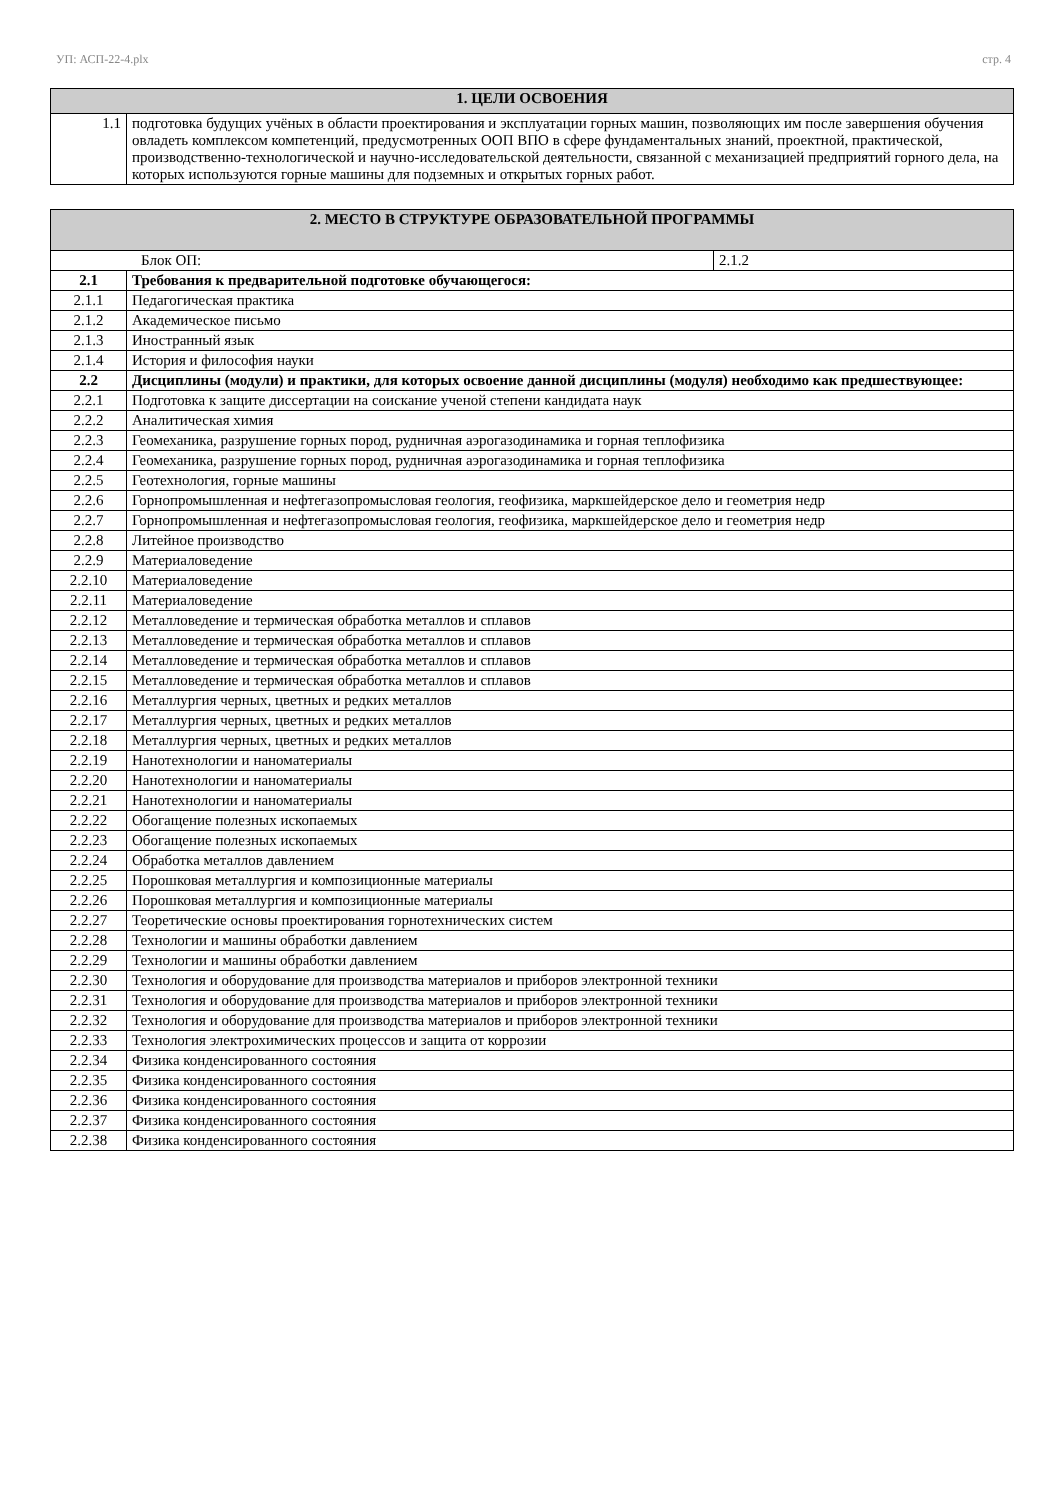УП: АСП-22-4.plx стр. 4
| 1. ЦЕЛИ ОСВОЕНИЯ | |
| --- | --- |
| 1.1 | подготовка будущих учёных в области проектирования и эксплуатации горных машин, позволяющих им после завершения обучения овладеть комплексом компетенций, предусмотренных ООП ВПО в сфере фундаментальных знаний, проектной, практической, производственно-технологической и научно-исследовательской деятельности, связанной с механизацией предприятий горного дела, на которых используются горные машины для подземных и открытых горных работ. |
| 2. МЕСТО В СТРУКТУРЕ ОБРАЗОВАТЕЛЬНОЙ ПРОГРАММЫ | | |
| --- | --- | --- |
| Блок ОП: | | 2.1.2 |
| 2.1 | Требования к предварительной подготовке обучающегося: | |
| 2.1.1 | Педагогическая практика | |
| 2.1.2 | Академическое письмо | |
| 2.1.3 | Иностранный язык | |
| 2.1.4 | История и философия науки | |
| 2.2 | Дисциплины (модули) и практики, для которых освоение данной дисциплины (модуля) необходимо как предшествующее: | |
| 2.2.1 | Подготовка к защите диссертации на соискание ученой степени кандидата наук | |
| 2.2.2 | Аналитическая химия | |
| 2.2.3 | Геомеханика, разрушение горных пород, рудничная аэрогазодинамика и горная теплофизика | |
| 2.2.4 | Геомеханика, разрушение горных пород, рудничная аэрогазодинамика и горная теплофизика | |
| 2.2.5 | Геотехнология, горные машины | |
| 2.2.6 | Горнопромышленная и нефтегазопромысловая геология, геофизика, маркшейдерское дело и геометрия недр | |
| 2.2.7 | Горнопромышленная и нефтегазопромысловая геология, геофизика, маркшейдерское дело и геометрия недр | |
| 2.2.8 | Литейное производство | |
| 2.2.9 | Материаловедение | |
| 2.2.10 | Материаловедение | |
| 2.2.11 | Материаловедение | |
| 2.2.12 | Металловедение и термическая обработка металлов и сплавов | |
| 2.2.13 | Металловедение и термическая обработка металлов и сплавов | |
| 2.2.14 | Металловедение и термическая обработка металлов и сплавов | |
| 2.2.15 | Металловедение и термическая обработка металлов и сплавов | |
| 2.2.16 | Металлургия черных, цветных и редких металлов | |
| 2.2.17 | Металлургия черных, цветных и редких металлов | |
| 2.2.18 | Металлургия черных, цветных и редких металлов | |
| 2.2.19 | Нанотехнологии и наноматериалы | |
| 2.2.20 | Нанотехнологии и наноматериалы | |
| 2.2.21 | Нанотехнологии и наноматериалы | |
| 2.2.22 | Обогащение полезных ископаемых | |
| 2.2.23 | Обогащение полезных ископаемых | |
| 2.2.24 | Обработка металлов давлением | |
| 2.2.25 | Порошковая металлургия и композиционные материалы | |
| 2.2.26 | Порошковая металлургия и композиционные материалы | |
| 2.2.27 | Теоретические основы проектирования горнотехнических систем | |
| 2.2.28 | Технологии и машины обработки давлением | |
| 2.2.29 | Технологии и машины обработки давлением | |
| 2.2.30 | Технология и оборудование для производства материалов и приборов электронной техники | |
| 2.2.31 | Технология и оборудование для производства материалов и приборов электронной техники | |
| 2.2.32 | Технология и оборудование для производства материалов и приборов электронной техники | |
| 2.2.33 | Технология электрохимических процессов и защита от коррозии | |
| 2.2.34 | Физика конденсированного состояния | |
| 2.2.35 | Физика конденсированного состояния | |
| 2.2.36 | Физика конденсированного состояния | |
| 2.2.37 | Физика конденсированного состояния | |
| 2.2.38 | Физика конденсированного состояния | |